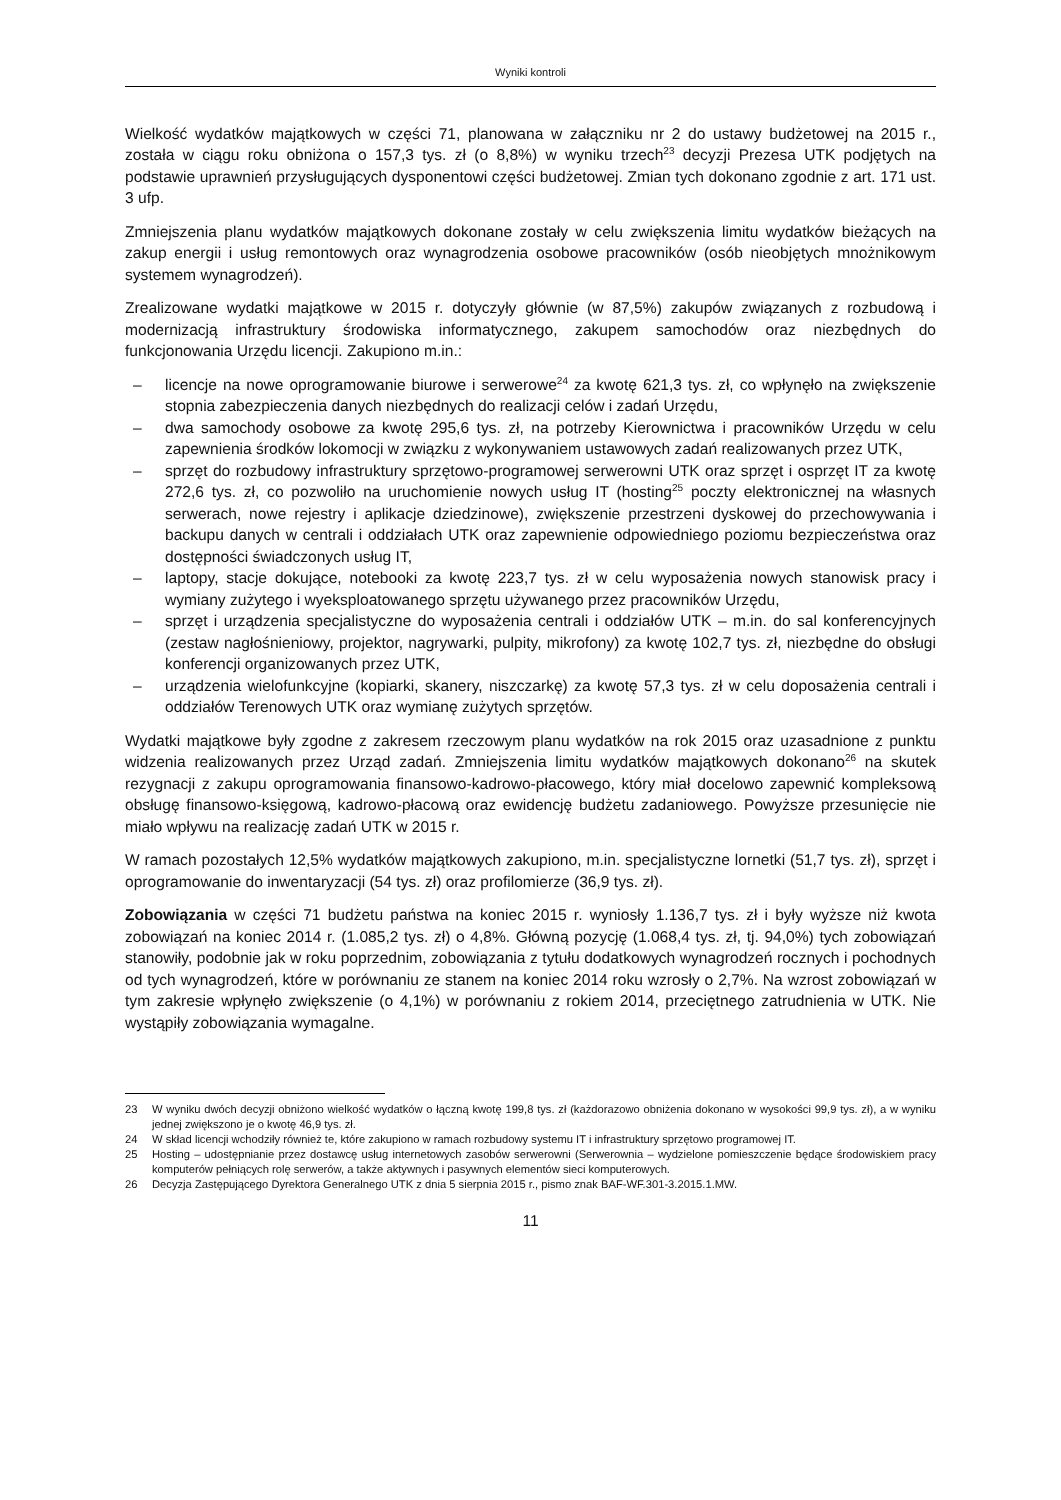Wyniki kontroli
Wielkość wydatków majątkowych w części 71, planowana w załączniku nr 2 do ustawy budżetowej na 2015 r., została w ciągu roku obniżona o 157,3 tys. zł (o 8,8%) w wyniku trzech<sup>23</sup> decyzji Prezesa UTK podjętych na podstawie uprawnień przysługujących dysponentowi części budżetowej. Zmian tych dokonano zgodnie z art. 171 ust. 3 ufp.
Zmniejszenia planu wydatków majątkowych dokonane zostały w celu zwiększenia limitu wydatków bieżących na zakup energii i usług remontowych oraz wynagrodzenia osobowe pracowników (osób nieobjętych mnożnikowym systemem wynagrodzeń).
Zrealizowane wydatki majątkowe w 2015 r. dotyczyły głównie (w 87,5%) zakupów związanych z rozbudową i modernizacją infrastruktury środowiska informatycznego, zakupem samochodów oraz niezbędnych do funkcjonowania Urzędu licencji. Zakupiono m.in.:
– licencje na nowe oprogramowanie biurowe i serwerowe<sup>24</sup> za kwotę 621,3 tys. zł, co wpłynęło na zwiększenie stopnia zabezpieczenia danych niezbędnych do realizacji celów i zadań Urzędu,
– dwa samochody osobowe za kwotę 295,6 tys. zł, na potrzeby Kierownictwa i pracowników Urzędu w celu zapewnienia środków lokomocji w związku z wykonywaniem ustawowych zadań realizowanych przez UTK,
– sprzęt do rozbudowy infrastruktury sprzętowo-programowej serwerowni UTK oraz sprzęt i osprzęt IT za kwotę 272,6 tys. zł, co pozwoliło na uruchomienie nowych usług IT (hosting<sup>25</sup> poczty elektronicznej na własnych serwerach, nowe rejestry i aplikacje dziedzinowe), zwiększenie przestrzeni dyskowej do przechowywania i backupu danych w centrali i oddziałach UTK oraz zapewnienie odpowiedniego poziomu bezpieczeństwa oraz dostępności świadczonych usług IT,
– laptopy, stacje dokujące, notebooki za kwotę 223,7 tys. zł w celu wyposażenia nowych stanowisk pracy i wymiany zużytego i wyeksploatowanego sprzętu używanego przez pracowników Urzędu,
– sprzęt i urządzenia specjalistyczne do wyposażenia centrali i oddziałów UTK – m.in. do sal konferencyjnych (zestaw nagłośnieniowy, projektor, nagrywarki, pulpity, mikrofony) za kwotę 102,7 tys. zł, niezbędne do obsługi konferencji organizowanych przez UTK,
– urządzenia wielofunkcyjne (kopiarki, skanery, niszczarkę) za kwotę 57,3 tys. zł w celu doposażenia centrali i oddziałów Terenowych UTK oraz wymianę zużytych sprzętów.
Wydatki majątkowe były zgodne z zakresem rzeczowym planu wydatków na rok 2015 oraz uzasadnione z punktu widzenia realizowanych przez Urząd zadań. Zmniejszenia limitu wydatków majątkowych dokonano<sup>26</sup> na skutek rezygnacji z zakupu oprogramowania finansowo-kadrowo-płacowego, który miał docelowo zapewnić kompleksową obsługę finansowo-księgową, kadrowo-płacową oraz ewidencję budżetu zadaniowego. Powyższe przesunięcie nie miało wpływu na realizację zadań UTK w 2015 r.
W ramach pozostałych 12,5% wydatków majątkowych zakupiono, m.in. specjalistyczne lornetki (51,7 tys. zł), sprzęt i oprogramowanie do inwentaryzacji (54 tys. zł) oraz profilomierze (36,9 tys. zł).
Zobowiązania w części 71 budżetu państwa na koniec 2015 r. wyniosły 1.136,7 tys. zł i były wyższe niż kwota zobowiązań na koniec 2014 r. (1.085,2 tys. zł) o 4,8%. Główną pozycję (1.068,4 tys. zł, tj. 94,0%) tych zobowiązań stanowiły, podobnie jak w roku poprzednim, zobowiązania z tytułu dodatkowych wynagrodzeń rocznych i pochodnych od tych wynagrodzeń, które w porównaniu ze stanem na koniec 2014 roku wzrosły o 2,7%. Na wzrost zobowiązań w tym zakresie wpłynęło zwiększenie (o 4,1%) w porównaniu z rokiem 2014, przeciętnego zatrudnienia w UTK. Nie wystąpiły zobowiązania wymagalne.
23 W wyniku dwóch decyzji obniżono wielkość wydatków o łączną kwotę 199,8 tys. zł (każdorazowo obniżenia dokonano w wysokości 99,9 tys. zł), a w wyniku jednej zwiększono je o kwotę 46,9 tys. zł.
24 W skład licencji wchodziły również te, które zakupiono w ramach rozbudowy systemu IT i infrastruktury sprzętowo programowej IT.
25 Hosting – udostępnianie przez dostawcę usług internetowych zasobów serwerowni (Serwerownia – wydzielone pomieszczenie będące środowiskiem pracy komputerów pełniących rolę serwerów, a także aktywnych i pasywnych elementów sieci komputerowych.
26 Decyzja Zastępującego Dyrektora Generalnego UTK z dnia 5 sierpnia 2015 r., pismo znak BAF-WF.301-3.2015.1.MW.
11